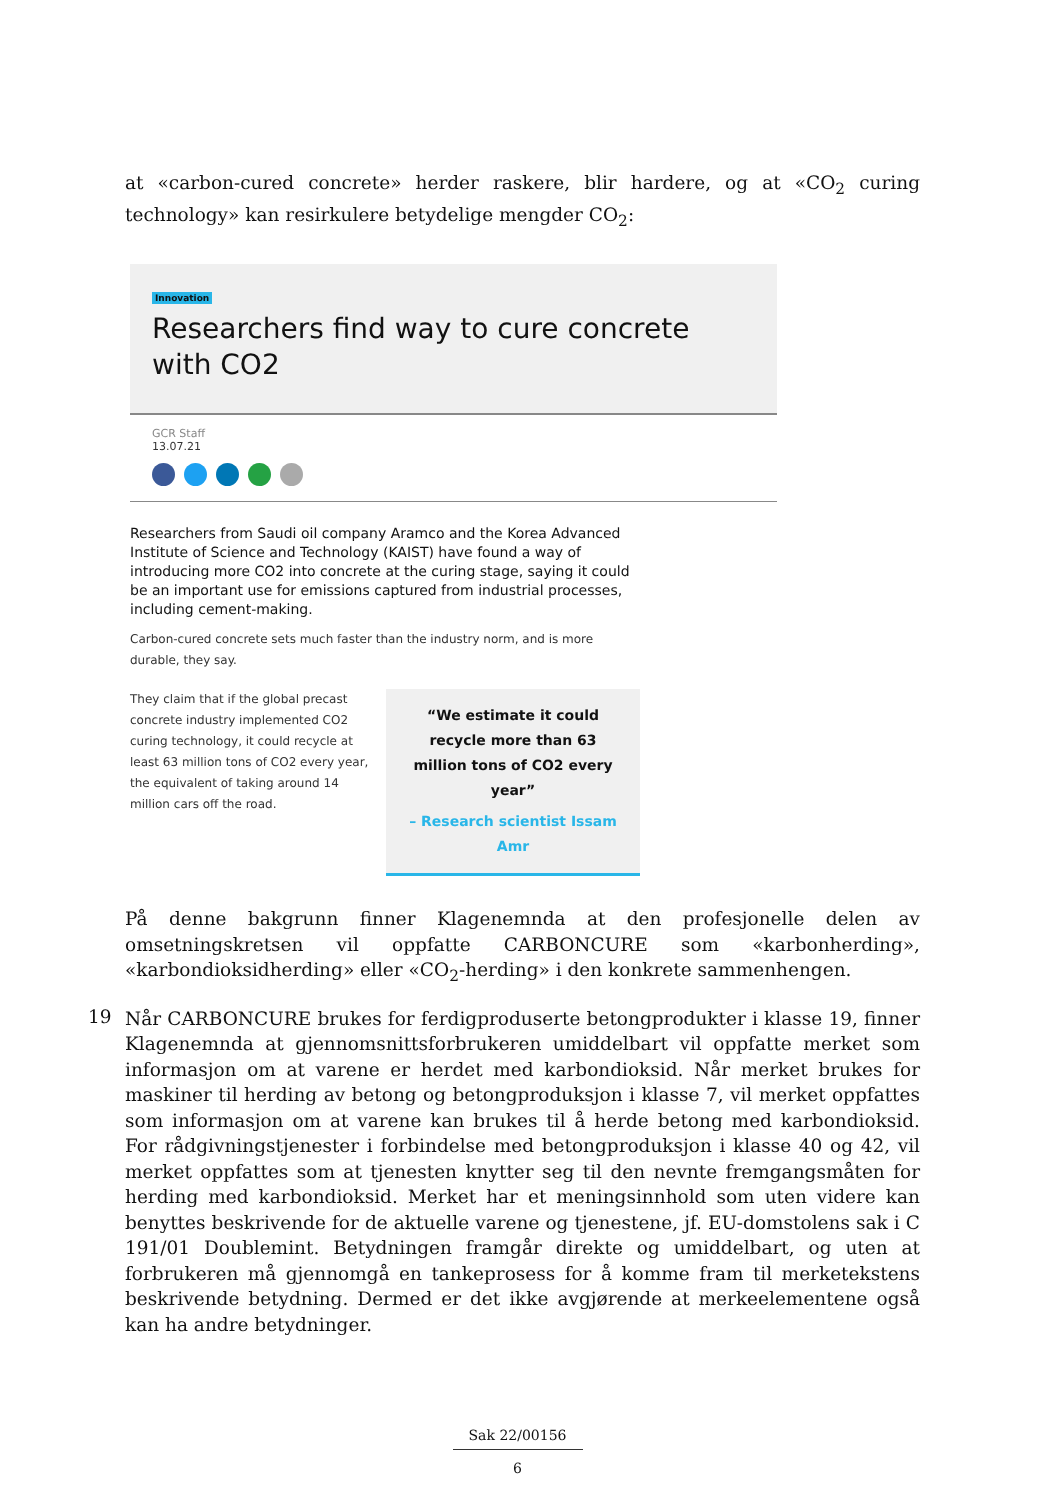at «carbon-cured concrete» herder raskere, blir hardere, og at «CO<sub>2</sub> curing technology» kan resirkulere betydelige mengder CO<sub>2</sub>:
Innovation
Researchers find way to cure concrete with CO2
GCR Staff
13.07.21
Researchers from Saudi oil company Aramco and the Korea Advanced Institute of Science and Technology (KAIST) have found a way of introducing more CO2 into concrete at the curing stage, saying it could be an important use for emissions captured from industrial processes, including cement-making.
Carbon-cured concrete sets much faster than the industry norm, and is more durable, they say.
They claim that if the global precast concrete industry implemented CO2 curing technology, it could recycle at least 63 million tons of CO2 every year, the equivalent of taking around 14 million cars off the road.
“We estimate it could recycle more than 63 million tons of CO2 every year”
– Research scientist Issam Amr
På denne bakgrunn finner Klagenemnda at den profesjonelle delen av omsetningskretsen vil oppfatte CARBONCURE som «karbonherding», «karbondioksidherding» eller «CO<sub>2</sub>-herding» i den konkrete sammenhengen.
19
Når CARBONCURE brukes for ferdigproduserte betongprodukter i klasse 19, finner Klagenemnda at gjennomsnittsforbrukeren umiddelbart vil oppfatte merket som informasjon om at varene er herdet med karbondioksid. Når merket brukes for maskiner til herding av betong og betongproduksjon i klasse 7, vil merket oppfattes som informasjon om at varene kan brukes til å herde betong med karbondioksid. For rådgivningstjenester i forbindelse med betongproduksjon i klasse 40 og 42, vil merket oppfattes som at tjenesten knytter seg til den nevnte fremgangsmåten for herding med karbondioksid. Merket har et meningsinnhold som uten videre kan benyttes beskrivende for de aktuelle varene og tjenestene, jf. EU-domstolens sak i C 191/01 Doublemint. Betydningen framgår direkte og umiddelbart, og uten at forbrukeren må gjennomgå en tankeprosess for å komme fram til merketekstens beskrivende betydning. Dermed er det ikke avgjørende at merkeelementene også kan ha andre betydninger.
Sak 22/00156
6